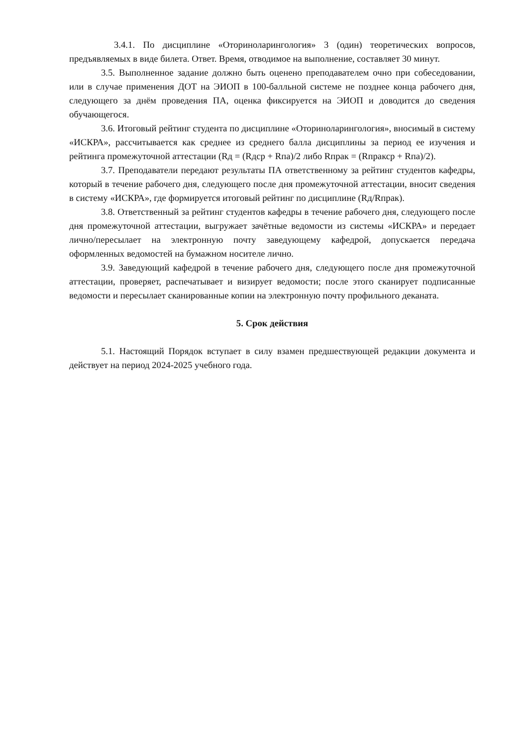3.4.1. По дисциплине «Оториноларингология» 3 (один) теоретических вопросов, предъявляемых в виде билета. Ответ. Время, отводимое на выполнение, составляет 30 минут.
3.5. Выполненное задание должно быть оценено преподавателем очно при собеседовании, или в случае применения ДОТ на ЭИОП в 100-балльной системе не позднее конца рабочего дня, следующего за днём проведения ПА, оценка фиксируется на ЭИОП и доводится до сведения обучающегося.
3.6. Итоговый рейтинг студента по дисциплине «Оториноларингология», вносимый в систему «ИСКРА», рассчитывается как среднее из среднего балла дисциплины за период ее изучения и рейтинга промежуточной аттестации (Rд = (Rдср + Rпа)/2 либо Rпрак = (Rпракср + Rпа)/2).
3.7. Преподаватели передают результаты ПА ответственному за рейтинг студентов кафедры, который в течение рабочего дня, следующего после дня промежуточной аттестации, вносит сведения в систему «ИСКРА», где формируется итоговый рейтинг по дисциплине (Rд/Rпрак).
3.8. Ответственный за рейтинг студентов кафедры в течение рабочего дня, следующего после дня промежуточной аттестации, выгружает зачётные ведомости из системы «ИСКРА» и передает лично/пересылает на электронную почту заведующему кафедрой, допускается передача оформленных ведомостей на бумажном носителе лично.
3.9. Заведующий кафедрой в течение рабочего дня, следующего после дня промежуточной аттестации, проверяет, распечатывает и визирует ведомости; после этого сканирует подписанные ведомости и пересылает сканированные копии на электронную почту профильного деканата.
5. Срок действия
5.1. Настоящий Порядок вступает в силу взамен предшествующей редакции документа и действует на период 2024-2025 учебного года.